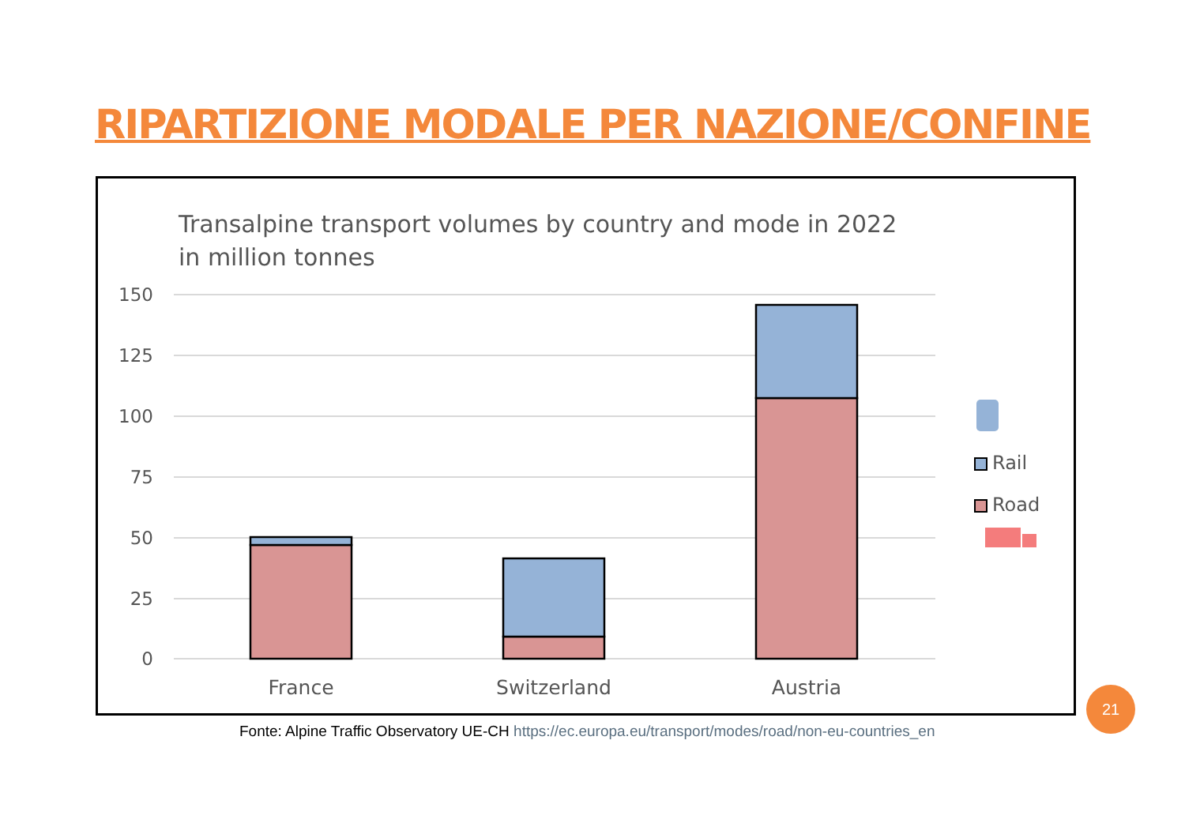RIPARTIZIONE MODALE PER NAZIONE/CONFINE
Transalpine transport volumes by country and mode in 2022
in million tonnes
150
125
100
75
50
25
0
France
Switzerland
Austria
Rail
Road
Fonte: Alpine Traffic Observatory UE-CH https://ec.europa.eu/transport/modes/road/non-eu-countries_en
21